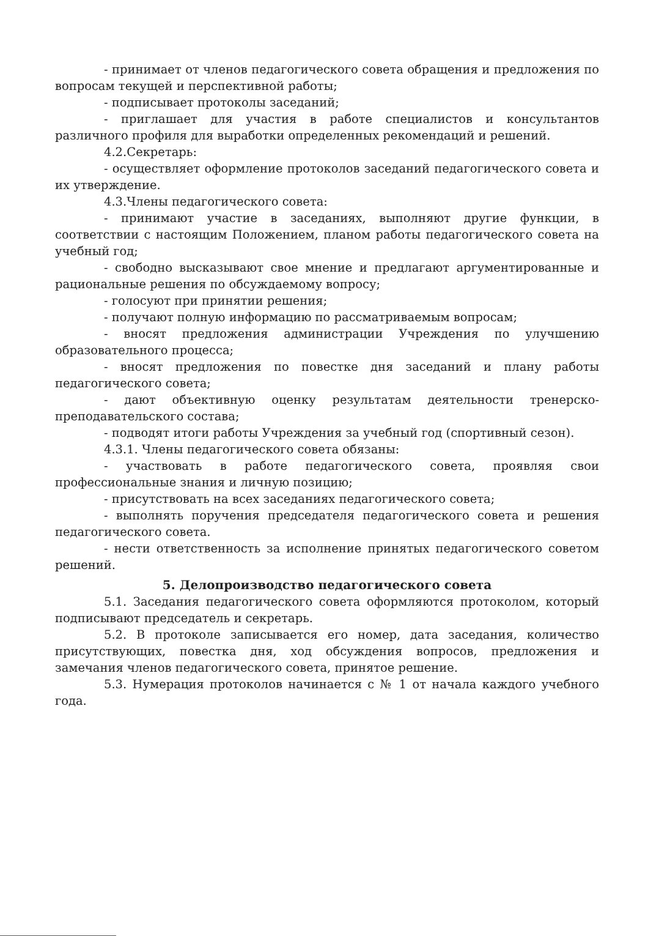- принимает от членов педагогического совета обращения и предложения по вопросам текущей и перспективной работы;
- подписывает протоколы заседаний;
- приглашает для участия в работе специалистов и консультантов различного профиля для выработки определенных рекомендаций и решений.
4.2.Секретарь:
- осуществляет оформление протоколов заседаний педагогического совета и их утверждение.
4.3.Члены педагогического совета:
- принимают участие в заседаниях, выполняют другие функции, в соответствии с настоящим Положением, планом работы педагогического совета на учебный год;
- свободно высказывают свое мнение и предлагают аргументированные и рациональные решения по обсуждаемому вопросу;
- голосуют при принятии решения;
- получают полную информацию по рассматриваемым вопросам;
- вносят предложения администрации Учреждения по улучшению образовательного процесса;
- вносят предложения по повестке дня заседаний и плану работы педагогического совета;
- дают объективную оценку результатам деятельности тренерско-преподавательского состава;
- подводят итоги работы Учреждения за учебный год (спортивный сезон).
4.3.1. Члены педагогического совета обязаны:
- участвовать в работе педагогического совета, проявляя свои профессиональные знания и личную позицию;
- присутствовать на всех заседаниях педагогического совета;
- выполнять поручения председателя педагогического совета и решения педагогического совета.
- нести ответственность за исполнение принятых педагогического советом решений.
5. Делопроизводство педагогического совета
5.1. Заседания педагогического совета оформляются протоколом, который подписывают председатель и секретарь.
5.2. В протоколе записывается его номер, дата заседания, количество присутствующих, повестка дня, ход обсуждения вопросов, предложения и замечания членов педагогического совета, принятое решение.
5.3. Нумерация протоколов начинается с № 1 от начала каждого учебного года.